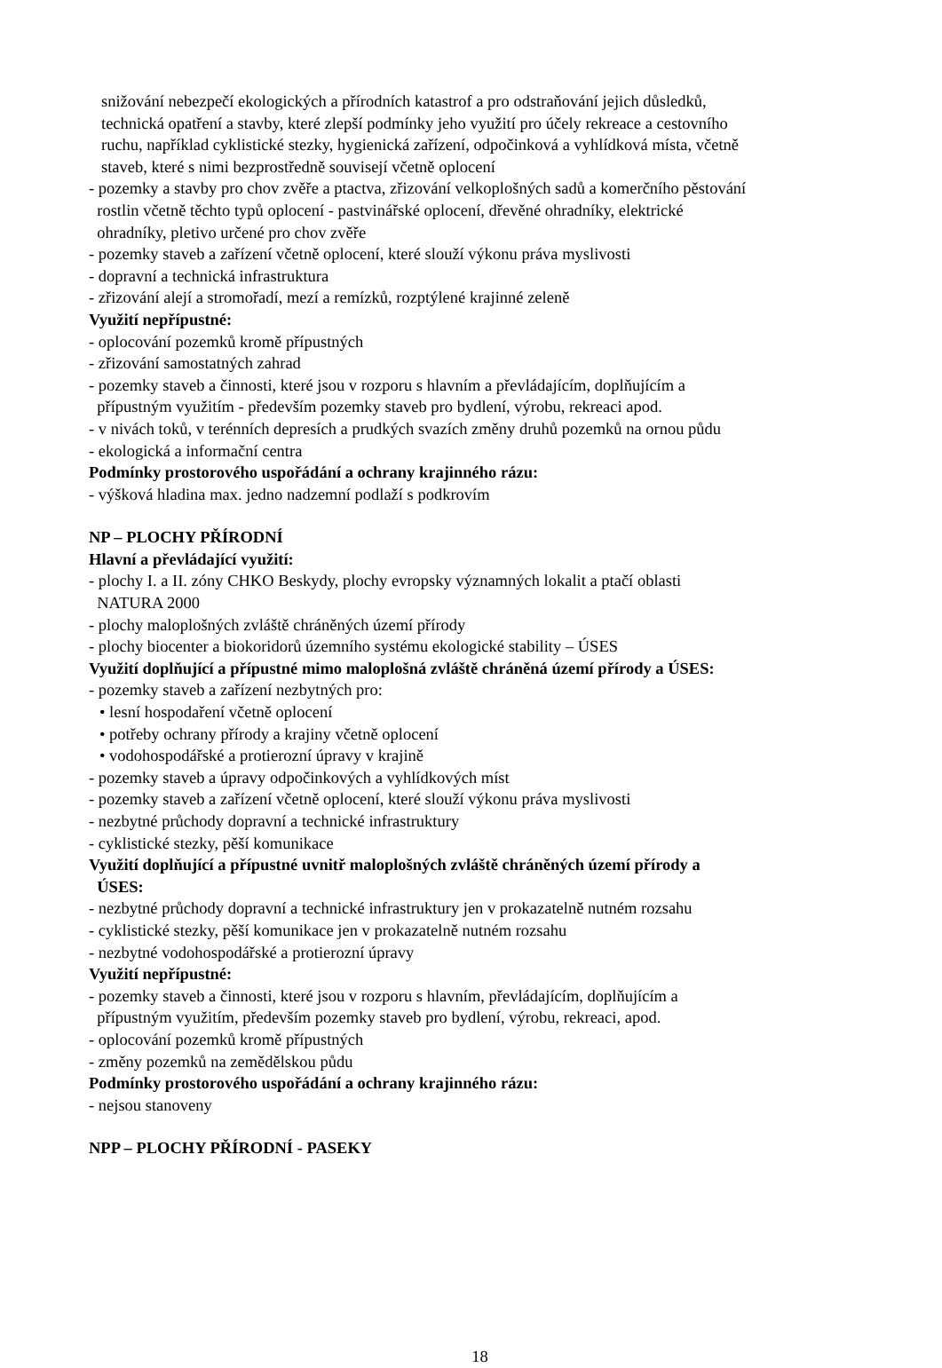snižování nebezpečí ekologických a přírodních katastrof a pro odstraňování jejich důsledků,
technická opatření a stavby, které zlepší podmínky jeho využití pro účely rekreace a cestovního
ruchu, například cyklistické stezky, hygienická zařízení, odpočinková a vyhlídková místa, včetně
staveb, které s nimi bezprostředně souvisejí včetně oplocení
- pozemky a stavby pro chov zvěře a ptactva, zřizování velkoplošných sadů a komerčního pěstování
rostlin včetně těchto typů oplocení - pastvinářské oplocení, dřevěné ohradníky, elektrické
ohradníky, pletivo určené pro chov zvěře
- pozemky staveb a zařízení včetně oplocení, které slouží výkonu práva myslivosti
- dopravní a technická infrastruktura
- zřizování alejí a stromořadí, mezí a remízků, rozptýlené krajinné zeleně
Využití nepřípustné:
- oplocování pozemků kromě přípustných
- zřizování samostatných zahrad
- pozemky staveb a činnosti, které jsou v rozporu s hlavním a převládajícím, doplňujícím a
přípustným využitím - především pozemky staveb pro bydlení, výrobu, rekreaci apod.
- v nivách toků, v terénních depresích a prudkých svazích změny druhů pozemků na ornou půdu
- ekologická a informační centra
Podmínky prostorového uspořádání a ochrany krajinného rázu:
- výšková hladina max. jedno nadzemní podlaží s podkrovím
NP – PLOCHY PŘÍRODNÍ
Hlavní a převládající využití:
- plochy I. a II. zóny CHKO Beskydy, plochy evropsky významných lokalit a ptačí oblasti
NATURA 2000
- plochy maloplošných zvláště chráněných území přírody
- plochy biocenter a biokoridorů územního systému ekologické stability – ÚSES
Využití doplňující a přípustné mimo maloplošná zvláště chráněná území přírody a ÚSES:
- pozemky staveb a zařízení nezbytných pro:
• lesní hospodaření včetně oplocení
• potřeby ochrany přírody a krajiny včetně oplocení
• vodohospodářské a protierozní úpravy v krajině
- pozemky staveb a úpravy odpočinkových a vyhlídkových míst
- pozemky staveb a zařízení včetně oplocení, které slouží výkonu práva myslivosti
- nezbytné průchody dopravní a technické infrastruktury
- cyklistické stezky, pěší komunikace
Využití doplňující a přípustné uvnitř maloplošných zvláště chráněných území přírody a
ÚSES:
- nezbytné průchody dopravní a technické infrastruktury jen v prokazatelně nutném rozsahu
- cyklistické stezky, pěší komunikace jen v prokazatelně nutném rozsahu
- nezbytné vodohospodářské a protierozní úpravy
Využití nepřípustné:
- pozemky staveb a činnosti, které jsou v rozporu s hlavním, převládajícím, doplňujícím a
přípustným využitím, především pozemky staveb pro bydlení, výrobu, rekreaci, apod.
- oplocování pozemků kromě přípustných
- změny pozemků na zemědělskou půdu
Podmínky prostorového uspořádání a ochrany krajinného rázu:
- nejsou stanoveny
NPP – PLOCHY PŘÍRODNÍ - PASEKY
18